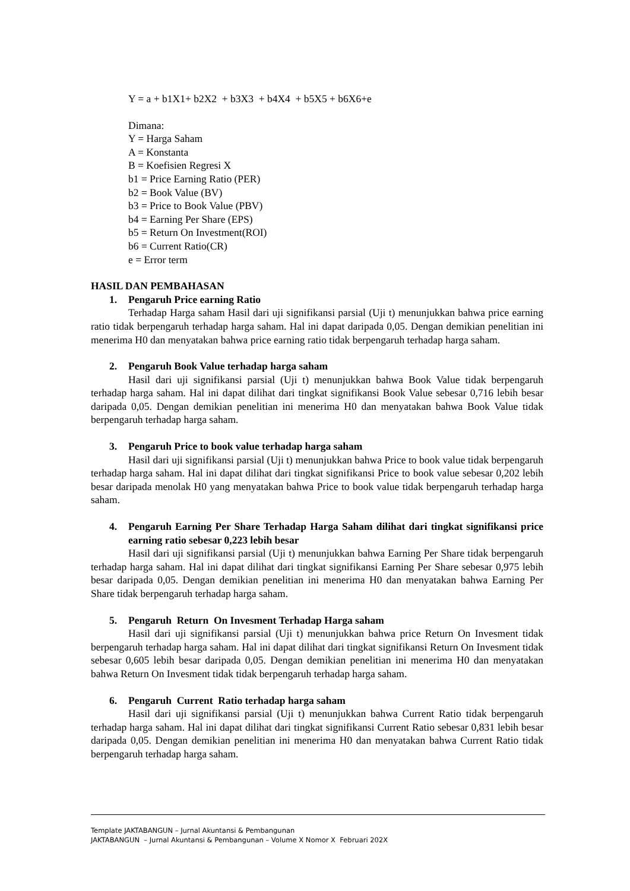Y = a + b1X1+ b2X2 + b3X3 + b4X4 + b5X5 + b6X6+e
Dimana:
Y = Harga Saham
A = Konstanta
B = Koefisien Regresi X
b1 = Price Earning Ratio (PER)
b2 = Book Value (BV)
b3 = Price to Book Value (PBV)
b4 = Earning Per Share (EPS)
b5 = Return On Investment(ROI)
b6 = Current Ratio(CR)
e = Error term
HASIL DAN PEMBAHASAN
1. Pengaruh Price earning Ratio
Terhadap Harga saham Hasil dari uji signifikansi parsial (Uji t) menunjukkan bahwa price earning ratio tidak berpengaruh terhadap harga saham. Hal ini dapat daripada 0,05. Dengan demikian penelitian ini menerima H0 dan menyatakan bahwa price earning ratio tidak berpengaruh terhadap harga saham.
2. Pengaruh Book Value terhadap harga saham
Hasil dari uji signifikansi parsial (Uji t) menunjukkan bahwa Book Value tidak berpengaruh terhadap harga saham. Hal ini dapat dilihat dari tingkat signifikansi Book Value sebesar 0,716 lebih besar daripada 0,05. Dengan demikian penelitian ini menerima H0 dan menyatakan bahwa Book Value tidak berpengaruh terhadap harga saham.
3. Pengaruh Price to book value terhadap harga saham
Hasil dari uji signifikansi parsial (Uji t) menunjukkan bahwa Price to book value tidak berpengaruh terhadap harga saham. Hal ini dapat dilihat dari tingkat signifikansi Price to book value sebesar 0,202 lebih besar daripada menolak H0 yang menyatakan bahwa Price to book value tidak berpengaruh terhadap harga saham.
4. Pengaruh Earning Per Share Terhadap Harga Saham dilihat dari tingkat signifikansi price earning ratio sebesar 0,223 lebih besar
Hasil dari uji signifikansi parsial (Uji t) menunjukkan bahwa Earning Per Share tidak berpengaruh terhadap harga saham. Hal ini dapat dilihat dari tingkat signifikansi Earning Per Share sebesar 0,975 lebih besar daripada 0,05. Dengan demikian penelitian ini menerima H0 dan menyatakan bahwa Earning Per Share tidak berpengaruh terhadap harga saham.
5. Pengaruh Return On Invesment Terhadap Harga saham
Hasil dari uji signifikansi parsial (Uji t) menunjukkan bahwa price Return On Invesment tidak berpengaruh terhadap harga saham. Hal ini dapat dilihat dari tingkat signifikansi Return On Invesment tidak sebesar 0,605 lebih besar daripada 0,05. Dengan demikian penelitian ini menerima H0 dan menyatakan bahwa Return On Invesment tidak tidak berpengaruh terhadap harga saham.
6. Pengaruh Current Ratio terhadap harga saham
Hasil dari uji signifikansi parsial (Uji t) menunjukkan bahwa Current Ratio tidak berpengaruh terhadap harga saham. Hal ini dapat dilihat dari tingkat signifikansi Current Ratio sebesar 0,831 lebih besar daripada 0,05. Dengan demikian penelitian ini menerima H0 dan menyatakan bahwa Current Ratio tidak berpengaruh terhadap harga saham.
Template JAKTABANGUN – Jurnal Akuntansi & Pembangunan
JAKTABANGUN – Jurnal Akuntansi & Pembangunan – Volume X Nomor X Februari 202X